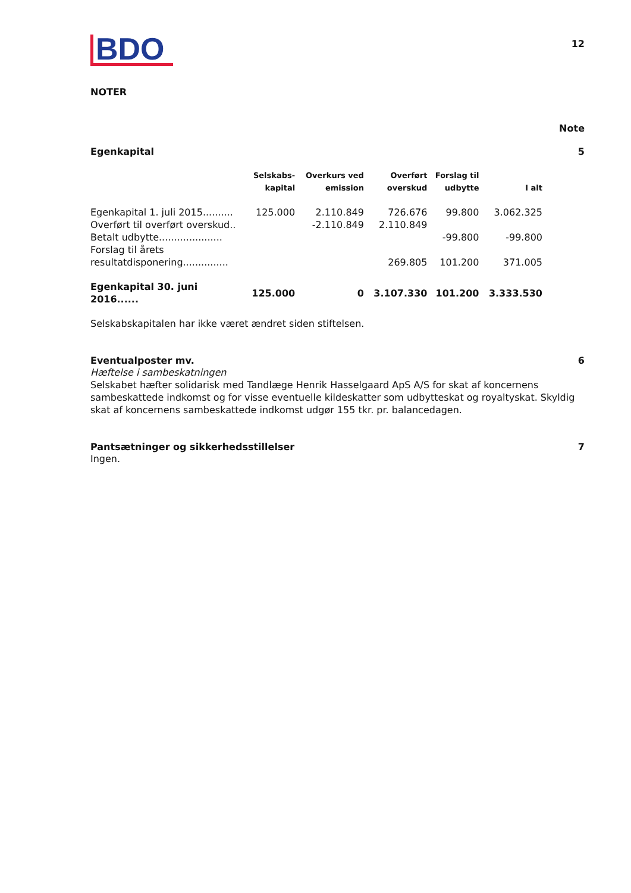BDO
12
NOTER
Note
Egenkapital 5
| | Selskabs- kapital | Overkurs ved emission | Overført overskud | Forslag til udbytte | I alt |
| --- | --- | --- | --- | --- | --- |
| Egenkapital 1. juli 2015.......... | 125.000 | 2.110.849 | 726.676 | 99.800 | 3.062.325 |
| Overført til overført overskud.. | | -2.110.849 | 2.110.849 | | |
| Betalt udbytte..................... | | | | -99.800 | -99.800 |
| Forslag til årets resultatdisponering............... | | | 269.805 | 101.200 | 371.005 |
| Egenkapital 30. juni 2016...... | 125.000 | 0 | 3.107.330 | 101.200 | 3.333.530 |
Selskabskapitalen har ikke været ændret siden stiftelsen.
Eventualposter mv. 6
Hæftelse i sambeskatningen
Selskabet hæfter solidarisk med Tandlæge Henrik Hasselgaard ApS A/S for skat af koncernens sambeskattede indkomst og for visse eventuelle kildeskatter som udbytteskat og royaltyskat. Skyldig skat af koncernens sambeskattede indkomst udgør 155 tkr. pr. balancedagen.
Pantsætninger og sikkerhedsstillelser 7
Ingen.